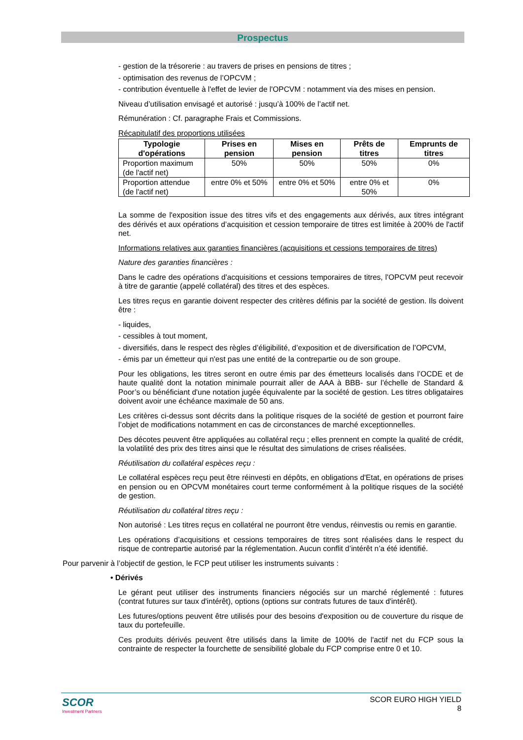Prospectus
- gestion de la trésorerie : au travers de prises en pensions de titres ;
- optimisation des revenus de l’OPCVM ;
- contribution éventuelle à l'effet de levier de l'OPCVM : notamment via des mises en pension.
Niveau d’utilisation envisagé et autorisé : jusqu’à 100% de l’actif net.
Rémunération : Cf. paragraphe Frais et Commissions.
Récapitulatif des proportions utilisées
| Typologie d'opérations | Prises en pension | Mises en pension | Prêts de titres | Emprunts de titres |
| --- | --- | --- | --- | --- |
| Proportion maximum (de l'actif net) | 50% | 50% | 50% | 0% |
| Proportion attendue (de l'actif net) | entre 0% et 50% | entre 0% et 50% | entre 0% et 50% | 0% |
La somme de l'exposition issue des titres vifs et des engagements aux dérivés, aux titres intégrant des dérivés et aux opérations d’acquisition et cession temporaire de titres est limitée à 200% de l'actif net.
Informations relatives aux garanties financières (acquisitions et cessions temporaires de titres)
Nature des garanties financières :
Dans le cadre des opérations d'acquisitions et cessions temporaires de titres, l'OPCVM peut recevoir à titre de garantie (appelé collatéral) des titres et des espèces.
Les titres reçus en garantie doivent respecter des critères définis par la société de gestion. Ils doivent être :
- liquides,
- cessibles à tout moment,
- diversifiés, dans le respect des règles d’éligibilité, d’exposition et de diversification de l’OPCVM,
- émis par un émetteur qui n'est pas une entité de la contrepartie ou de son groupe.
Pour les obligations, les titres seront en outre émis par des émetteurs localisés dans l’OCDE et de haute qualité dont la notation minimale pourrait aller de AAA à BBB- sur l’échelle de Standard & Poor’s ou bénéficiant d'une notation jugée équivalente par la société de gestion. Les titres obligataires doivent avoir une échéance maximale de 50 ans.
Les critères ci-dessus sont décrits dans la politique risques de la société de gestion et pourront faire l’objet de modifications notamment en cas de circonstances de marché exceptionnelles.
Des décotes peuvent être appliquées au collatéral reçu ; elles prennent en compte la qualité de crédit, la volatilité des prix des titres ainsi que le résultat des simulations de crises réalisées.
Réutilisation du collatéral espèces reçu :
Le collatéral espèces reçu peut être réinvesti en dépôts, en obligations d'Etat, en opérations de prises en pension ou en OPCVM monétaires court terme conformément à la politique risques de la société de gestion.
Réutilisation du collatéral titres reçu :
Non autorisé : Les titres reçus en collatéral ne pourront être vendus, réinvestis ou remis en garantie.
Les opérations d’acquisitions et cessions temporaires de titres sont réalisées dans le respect du risque de contrepartie autorisé par la réglementation. Aucun conflit d’intérêt n’a été identifié.
Pour parvenir à l’objectif de gestion, le FCP peut utiliser les instruments suivants :
• Dérivés
Le gérant peut utiliser des instruments financiers négociés sur un marché réglementé : futures (contrat futures sur taux d'intérêt), options (options sur contrats futures de taux d'intérêt).
Les futures/options peuvent être utilisés pour des besoins d'exposition ou de couverture du risque de taux du portefeuille.
Ces produits dérivés peuvent être utilisés dans la limite de 100% de l'actif net du FCP sous la contrainte de respecter la fourchette de sensibilité globale du FCP comprise entre 0 et 10.
SCOR
Investment Partners
SCOR EURO HIGH YIELD
8